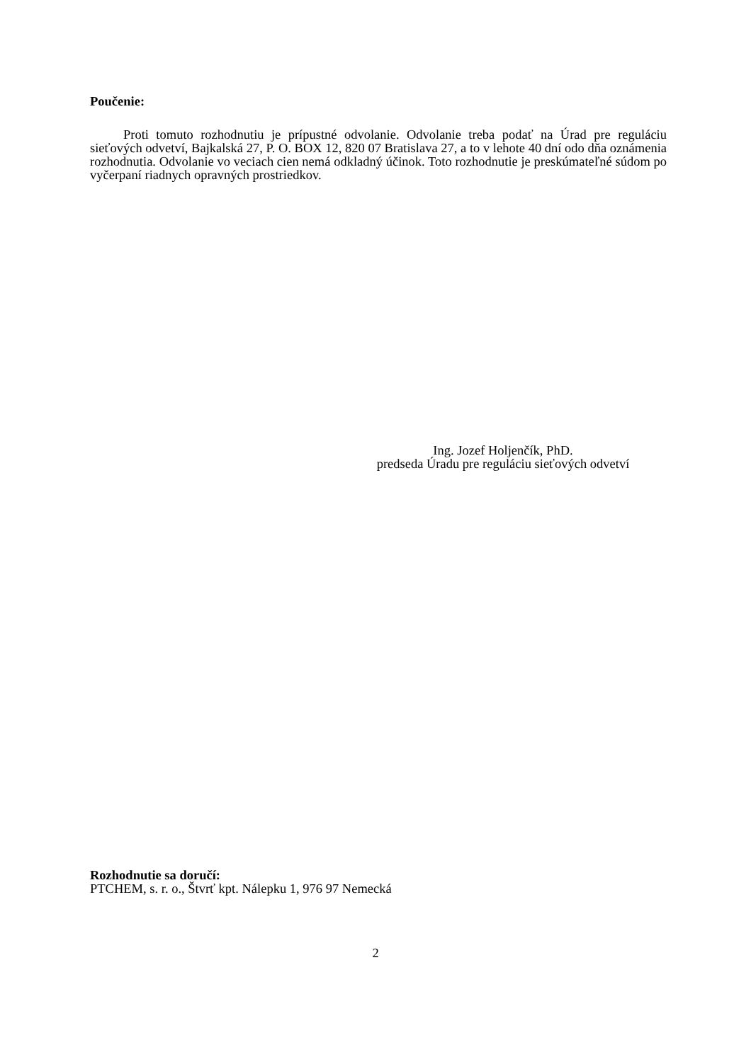Poučenie:
Proti tomuto rozhodnutiu je prípustné odvolanie. Odvolanie treba podať na Úrad pre reguláciu sieťových odvetví, Bajkalská 27, P. O. BOX 12, 820 07 Bratislava 27, a to v lehote 40 dní odo dňa oznámenia rozhodnutia. Odvolanie vo veciach cien nemá odkladný účinok. Toto rozhodnutie je preskúmateľné súdom po vyčerpaní riadnych opravných prostriedkov.
Ing. Jozef Holjenčík, PhD.
predseda Úradu pre reguláciu sieťových odvetví
Rozhodnutie sa doručí:
PTCHEM, s. r. o., Štvrť kpt. Nálepku 1, 976 97 Nemecká
2